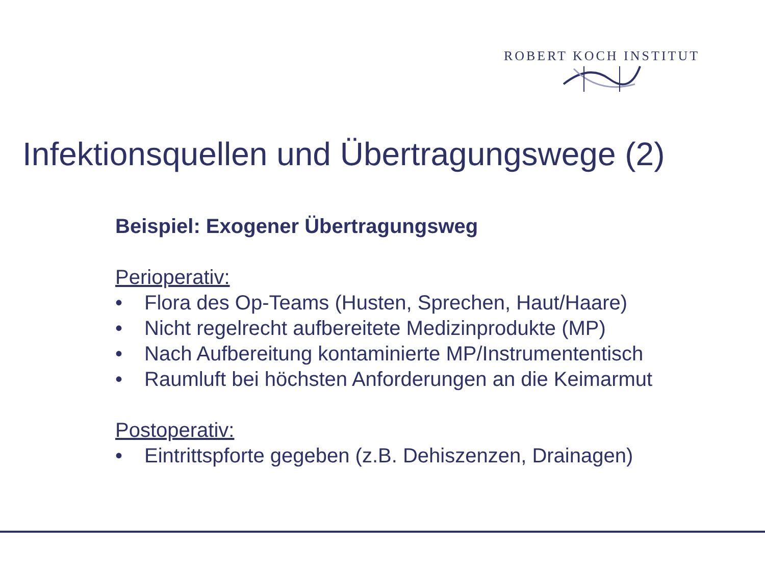ROBERT KOCH INSTITUT
Infektionsquellen und Übertragungswege (2)
Beispiel: Exogener Übertragungsweg
Perioperativ:
• Flora des Op-Teams (Husten, Sprechen, Haut/Haare)
• Nicht regelrecht aufbereitete Medizinprodukte (MP)
• Nach Aufbereitung kontaminierte MP/Instrumententisch
• Raumluft bei höchsten Anforderungen an die Keimarmut
Postoperativ:
• Eintrittspforte gegeben (z.B. Dehiszenzen, Drainagen)